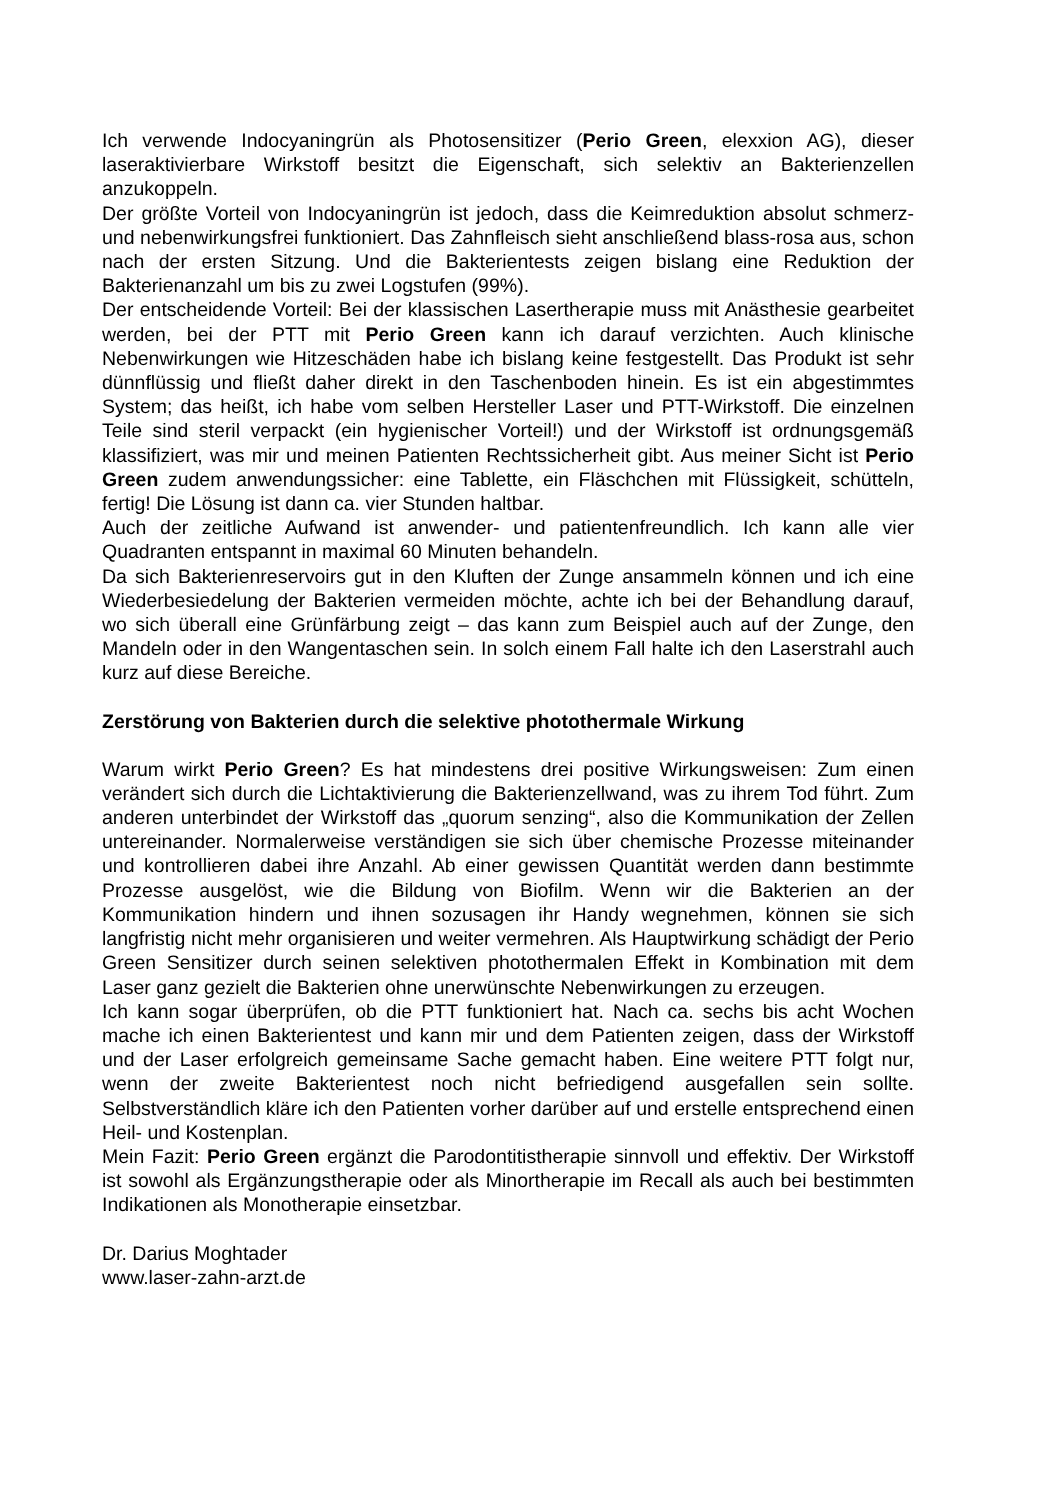Ich verwende Indocyaningrün als Photosensitizer (Perio Green, elexxion AG), dieser laseraktivierbare Wirkstoff besitzt die Eigenschaft, sich selektiv an Bakterienzellen anzukoppeln.
Der größte Vorteil von Indocyaningrün ist jedoch, dass die Keimreduktion absolut schmerz- und nebenwirkungsfrei funktioniert. Das Zahnfleisch sieht anschließend blass-rosa aus, schon nach der ersten Sitzung. Und die Bakterientests zeigen bislang eine Reduktion der Bakterienanzahl um bis zu zwei Logstufen (99%).
Der entscheidende Vorteil: Bei der klassischen Lasertherapie muss mit Anästhesie gearbeitet werden, bei der PTT mit Perio Green kann ich darauf verzichten. Auch klinische Nebenwirkungen wie Hitzeschäden habe ich bislang keine festgestellt. Das Produkt ist sehr dünnflüssig und fließt daher direkt in den Taschenboden hinein. Es ist ein abgestimmtes System; das heißt, ich habe vom selben Hersteller Laser und PTT-Wirkstoff. Die einzelnen Teile sind steril verpackt (ein hygienischer Vorteil!) und der Wirkstoff ist ordnungsgemäß klassifiziert, was mir und meinen Patienten Rechtssicherheit gibt. Aus meiner Sicht ist Perio Green zudem anwendungssicher: eine Tablette, ein Fläschchen mit Flüssigkeit, schütteln, fertig! Die Lösung ist dann ca. vier Stunden haltbar.
Auch der zeitliche Aufwand ist anwender- und patientenfreundlich. Ich kann alle vier Quadranten entspannt in maximal 60 Minuten behandeln.
Da sich Bakterienreservoirs gut in den Kluften der Zunge ansammeln können und ich eine Wiederbesiedelung der Bakterien vermeiden möchte, achte ich bei der Behandlung darauf, wo sich überall eine Grünfärbung zeigt – das kann zum Beispiel auch auf der Zunge, den Mandeln oder in den Wangentaschen sein. In solch einem Fall halte ich den Laserstrahl auch kurz auf diese Bereiche.
Zerstörung von Bakterien durch die selektive photothermale Wirkung
Warum wirkt Perio Green? Es hat mindestens drei positive Wirkungsweisen: Zum einen verändert sich durch die Lichtaktivierung die Bakterienzellwand, was zu ihrem Tod führt. Zum anderen unterbindet der Wirkstoff das „quorum senzing“, also die Kommunikation der Zellen untereinander. Normalerweise verständigen sie sich über chemische Prozesse miteinander und kontrollieren dabei ihre Anzahl. Ab einer gewissen Quantität werden dann bestimmte Prozesse ausgelöst, wie die Bildung von Biofilm. Wenn wir die Bakterien an der Kommunikation hindern und ihnen sozusagen ihr Handy wegnehmen, können sie sich langfristig nicht mehr organisieren und weiter vermehren. Als Hauptwirkung schädigt der Perio Green Sensitizer durch seinen selektiven photothermalen Effekt in Kombination mit dem Laser ganz gezielt die Bakterien ohne unerwünschte Nebenwirkungen zu erzeugen.
Ich kann sogar überprüfen, ob die PTT funktioniert hat. Nach ca. sechs bis acht Wochen mache ich einen Bakterientest und kann mir und dem Patienten zeigen, dass der Wirkstoff und der Laser erfolgreich gemeinsame Sache gemacht haben. Eine weitere PTT folgt nur, wenn der zweite Bakterientest noch nicht befriedigend ausgefallen sein sollte. Selbstverständlich kläre ich den Patienten vorher darüber auf und erstelle entsprechend einen Heil- und Kostenplan.
Mein Fazit: Perio Green ergänzt die Parodontitistherapie sinnvoll und effektiv. Der Wirkstoff ist sowohl als Ergänzungstherapie oder als Minortherapie im Recall als auch bei bestimmten Indikationen als Monotherapie einsetzbar.
Dr. Darius Moghtader
www.laser-zahn-arzt.de